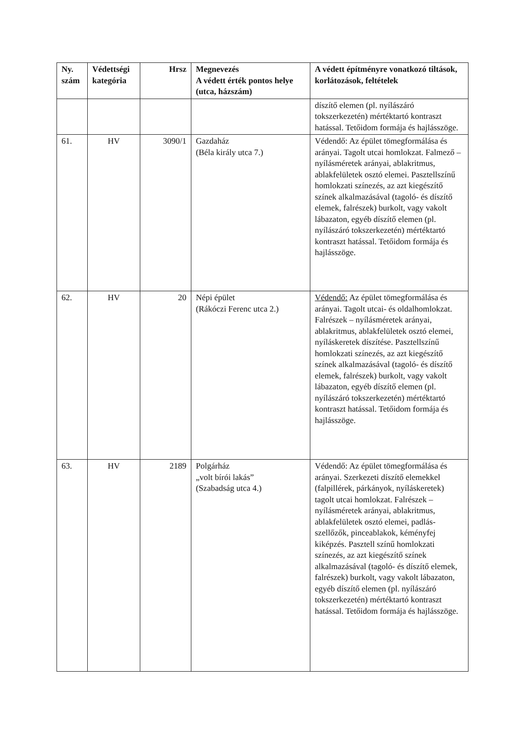| Ny. szám | Védettségi kategória | Hrsz | Megnevezés A védett érték pontos helye (utca, házszám) | A védett építményre vonatkozó tiltások, korlátozások, feltételek |
| --- | --- | --- | --- | --- |
| | | | | díszítő elemen (pl. nyílászáró tokszerkezetén) mértéktartó kontraszt hatással. Tetőidom formája és hajlásszöge. |
| 61. | HV | 3090/1 | Gazdaház (Béla király utca 7.) | Védendő: Az épület tömegformálása és arányai. Tagolt utcai homlokzat. Falmező – nyílásméretek arányai, ablakritmus, ablakfelületek osztó elemei. Pasztellszínű homlokzati színezés, az azt kiegészítő színek alkalmazásával (tagoló- és díszítő elemek, falrészek) burkolt, vagy vakolt lábazaton, egyéb díszítő elemen (pl. nyílászáró tokszerkezetén) mértéktartó kontraszt hatással. Tetőidom formája és hajlásszöge. |
| 62. | HV | 20 | Népi épület (Rákóczi Ferenc utca 2.) | Védendő: Az épület tömegformálása és arányai. Tagolt utcai- és oldalhomlokzat. Falrészek – nyílásméretek arányai, ablakritmus, ablakfelületek osztó elemei, nyíláskeretek díszítése. Pasztellszínű homlokzati színezés, az azt kiegészítő színek alkalmazásával (tagoló- és díszítő elemek, falrészek) burkolt, vagy vakolt lábazaton, egyéb díszítő elemen (pl. nyílászáró tokszerkezetén) mértéktartó kontraszt hatással. Tetőidom formája és hajlásszöge. |
| 63. | HV | 2189 | Polgárház „volt bírói lakás” (Szabadság utca 4.) | Védendő: Az épület tömegformálása és arányai. Szerkezeti díszítő elemekkel (falpillérek, párkányok, nyíláskeretek) tagolt utcai homlokzat. Falrészek – nyílásméretek arányai, ablakritmus, ablakfelületek osztó elemei, padlás-szellőzők, pinceablakok, kéményfej kiképzés. Pasztell színű homlokzati színezés, az azt kiegészítő színek alkalmazásával (tagoló- és díszítő elemek, falrészek) burkolt, vagy vakolt lábazaton, egyéb díszítő elemen (pl. nyílászáró tokszerkezetén) mértéktartó kontraszt hatással. Tetőidom formája és hajlásszöge. |